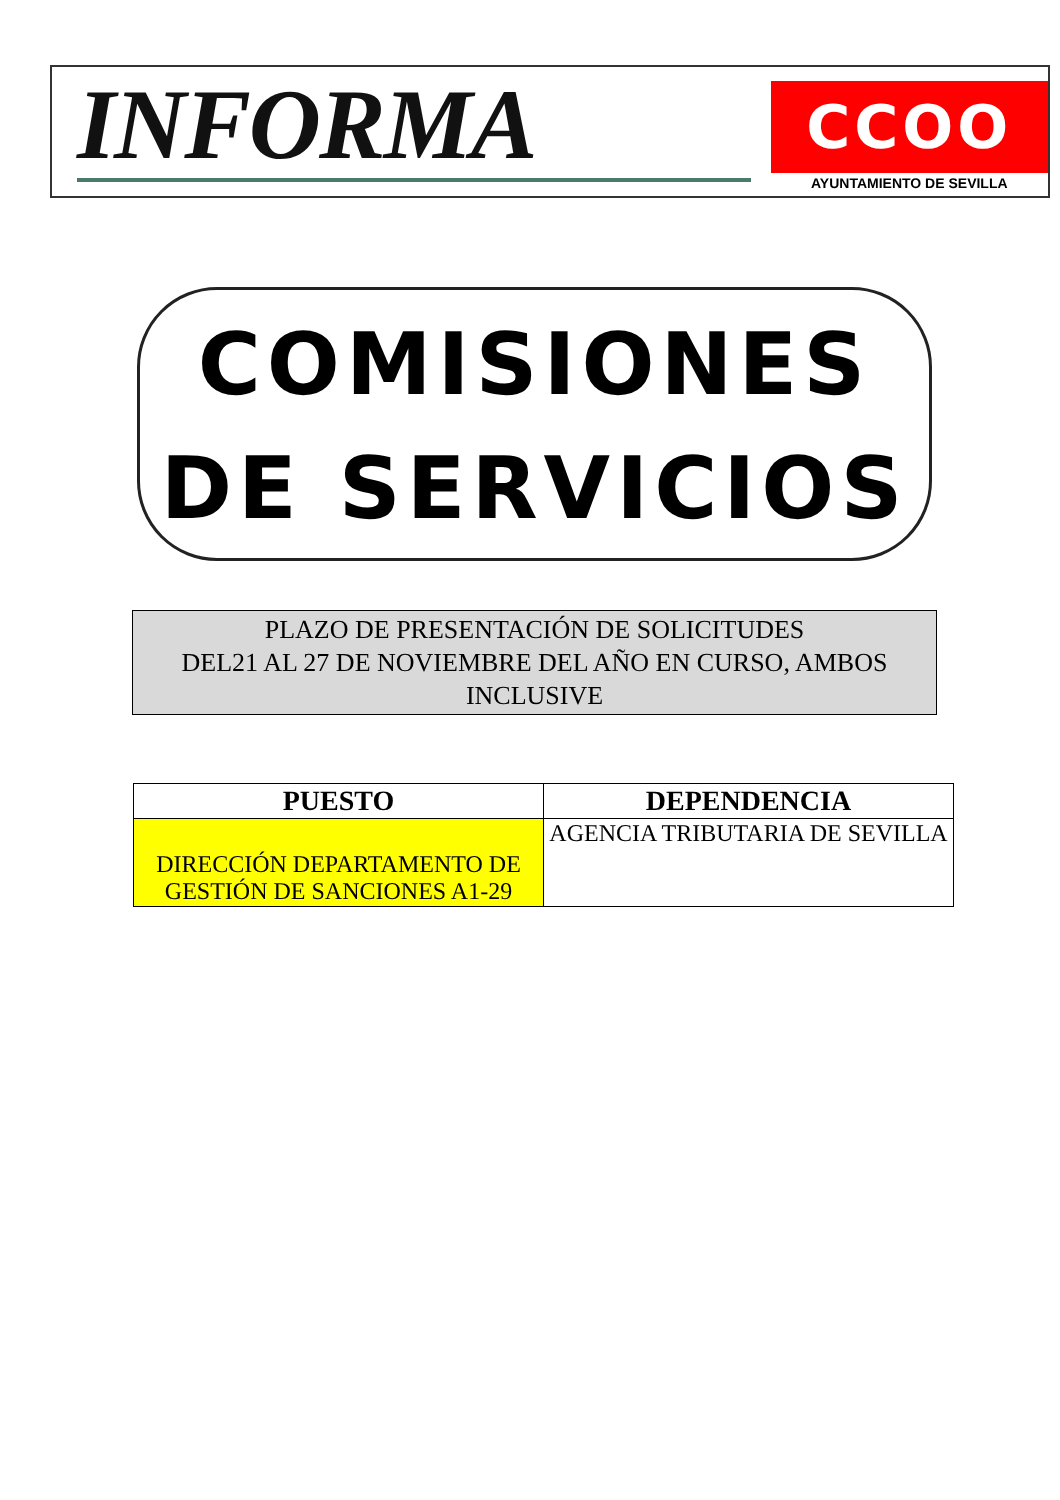INFORMA
CCOO
AYUNTAMIENTO DE SEVILLA
COMISIONES
DE SERVICIOS
PLAZO DE PRESENTACIÓN DE SOLICITUDES
DEL21 AL 27 DE NOVIEMBRE DEL AÑO EN CURSO, AMBOS INCLUSIVE
| PUESTO | DEPENDENCIA |
| --- | --- |
| DIRECCIÓN DEPARTAMENTO DE GESTIÓN DE SANCIONES A1-29 | AGENCIA TRIBUTARIA DE SEVILLA |